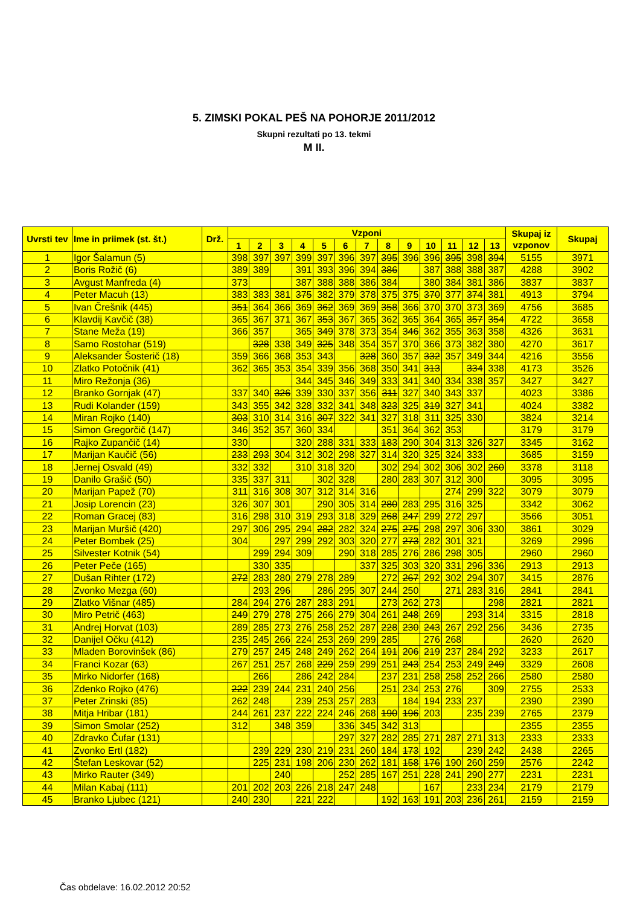5. ZIMSKI POKAL PEŠ NA POHORJE 2011/2012
Skupni rezultati po 13. tekmi
M II.
| Uvrsti tev | Ime in priimek (st. št.) | Drž. | Vzponi | | | | | | | | | | | | | Skupaj iz vzponov | Skupaj |
| --- | --- | --- | --- | --- | --- | --- | --- | --- | --- | --- | --- | --- | --- | --- | --- | --- | --- |
| | | | 1 | 2 | 3 | 4 | 5 | 6 | 7 | 8 | 9 | 10 | 11 | 12 | 13 | | |
| 1 | Igor Šalamun (5) | | 398 | 397 | 397 | 399 | 397 | 396 | 397 | 395 | 396 | 396 | 395 | 398 | 394 | 5155 | 3971 |
| 2 | Boris Rožič (6) | | 389 | 389 | | 391 | 393 | 396 | 394 | 386 | | 387 | 388 | 388 | 387 | 4288 | 3902 |
| 3 | Avgust Manfreda (4) | | 373 | | | 387 | 388 | 388 | 386 | 384 | | 380 | 384 | 381 | 386 | 3837 | 3837 |
| 4 | Peter Macuh (13) | | 383 | 383 | 381 | 375 | 382 | 379 | 378 | 375 | 375 | 370 | 377 | 374 | 381 | 4913 | 3794 |
| 5 | Ivan Črešnik (445) | | 351 | 364 | 366 | 369 | 362 | 369 | 369 | 358 | 366 | 370 | 370 | 373 | 369 | 4756 | 3685 |
| 6 | Klavdij Kavčič (38) | | 365 | 367 | 371 | 367 | 353 | 367 | 365 | 362 | 365 | 364 | 365 | 357 | 354 | 4722 | 3658 |
| 7 | Stane Meža (19) | | 366 | 357 | | 365 | 349 | 378 | 373 | 354 | 346 | 362 | 355 | 363 | 358 | 4326 | 3631 |
| 8 | Samo Rostohar (519) | | | 328 | 338 | 349 | 325 | 348 | 354 | 357 | 370 | 366 | 373 | 382 | 380 | 4270 | 3617 |
| 9 | Aleksander Šosterič (18) | | 359 | 366 | 368 | 353 | 343 | | 328 | 360 | 357 | 332 | 357 | 349 | 344 | 4216 | 3556 |
| 10 | Zlatko Potočnik (41) | | 362 | 365 | 353 | 354 | 339 | 356 | 368 | 350 | 341 | 313 | | 334 | 338 | 4173 | 3526 |
| 11 | Miro Režonja (36) | | | | | 344 | 345 | 346 | 349 | 333 | 341 | 340 | 334 | 338 | 357 | 3427 | 3427 |
| 12 | Branko Gornjak (47) | | 337 | 340 | 326 | 339 | 330 | 337 | 356 | 311 | 327 | 340 | 343 | 337 | | 4023 | 3386 |
| 13 | Rudi Kolander (159) | | 343 | 355 | 342 | 328 | 332 | 341 | 348 | 323 | 325 | 319 | 327 | 341 | | 4024 | 3382 |
| 14 | Miran Rojko (140) | | 303 | 310 | 314 | 316 | 307 | 322 | 341 | 327 | 318 | 311 | 325 | 330 | | 3824 | 3214 |
| 15 | Simon Gregorčič (147) | | 346 | 352 | 357 | 360 | 334 | | | 351 | 364 | 362 | 353 | | | 3179 | 3179 |
| 16 | Rajko Zupančič (14) | | 330 | | | 320 | 288 | 331 | 333 | 183 | 290 | 304 | 313 | 326 | 327 | 3345 | 3162 |
| 17 | Marijan Kaučič (56) | | 233 | 293 | 304 | 312 | 302 | 298 | 327 | 314 | 320 | 325 | 324 | 333 | | 3685 | 3159 |
| 18 | Jernej Osvald (49) | | 332 | 332 | | 310 | 318 | 320 | | 302 | 294 | 302 | 306 | 302 | 260 | 3378 | 3118 |
| 19 | Danilo Grašič (50) | | 335 | 337 | 311 | | 302 | 328 | | 280 | 283 | 307 | 312 | 300 | | 3095 | 3095 |
| 20 | Marijan Papež (70) | | 311 | 316 | 308 | 307 | 312 | 314 | 316 | | | | 274 | 299 | 322 | 3079 | 3079 |
| 21 | Josip Lorencin (23) | | 326 | 307 | 301 | | 290 | 305 | 314 | 280 | 283 | 295 | 316 | 325 | | 3342 | 3062 |
| 22 | Roman Gracej (83) | | 316 | 298 | 310 | 319 | 293 | 318 | 329 | 268 | 247 | 299 | 272 | 297 | | 3566 | 3051 |
| 23 | Marijan Muršič (420) | | 297 | 306 | 295 | 294 | 282 | 282 | 324 | 275 | 275 | 298 | 297 | 306 | 330 | 3861 | 3029 |
| 24 | Peter Bombek (25) | | 304 | | 297 | 299 | 292 | 303 | 320 | 277 | 273 | 282 | 301 | 321 | | 3269 | 2996 |
| 25 | Silvester Kotnik (54) | | | 299 | 294 | 309 | | 290 | 318 | 285 | 276 | 286 | 298 | 305 | | 2960 | 2960 |
| 26 | Peter Peče (165) | | | 330 | 335 | | | | 337 | 325 | 303 | 320 | 331 | 296 | 336 | 2913 | 2913 |
| 27 | Dušan Rihter (172) | | 272 | 283 | 280 | 279 | 278 | 289 | | 272 | 267 | 292 | 302 | 294 | 307 | 3415 | 2876 |
| 28 | Zvonko Mezga (60) | | | 293 | 296 | | 286 | 295 | 307 | 244 | 250 | | 271 | 283 | 316 | 2841 | 2841 |
| 29 | Zlatko Višnar (485) | | 284 | 294 | 276 | 287 | 283 | 291 | | 273 | 262 | 273 | | | 298 | 2821 | 2821 |
| 30 | Miro Petrič (463) | | 249 | 279 | 278 | 275 | 266 | 279 | 304 | 261 | 248 | 269 | | 293 | 314 | 3315 | 2818 |
| 31 | Andrej Horvat (103) | | 289 | 285 | 273 | 276 | 258 | 252 | 287 | 228 | 230 | 243 | 267 | 292 | 256 | 3436 | 2735 |
| 32 | Danijel Očku (412) | | 235 | 245 | 266 | 224 | 253 | 269 | 299 | 285 | | 276 | 268 | | | 2620 | 2620 |
| 33 | Mladen Borovinšek (86) | | 279 | 257 | 245 | 248 | 249 | 262 | 264 | 191 | 206 | 219 | 237 | 284 | 292 | 3233 | 2617 |
| 34 | Franci Kozar (63) | | 267 | 251 | 257 | 268 | 229 | 259 | 299 | 251 | 243 | 254 | 253 | 249 | 249 | 3329 | 2608 |
| 35 | Mirko Nidorfer (168) | | | 266 | | 286 | 242 | 284 | | 237 | 231 | 258 | 258 | 252 | 266 | 2580 | 2580 |
| 36 | Zdenko Rojko (476) | | 222 | 239 | 244 | 231 | 240 | 256 | | 251 | 234 | 253 | 276 | | 309 | 2755 | 2533 |
| 37 | Peter Zrinski (85) | | 262 | 248 | | 239 | 253 | 257 | 283 | | 184 | 194 | 233 | 237 | | 2390 | 2390 |
| 38 | Mitja Hribar (181) | | 244 | 261 | 237 | 222 | 224 | 246 | 268 | 190 | 196 | 203 | | 235 | 239 | 2765 | 2379 |
| 39 | Simon Smolar (252) | | 312 | | 348 | 359 | | 336 | 345 | 342 | 313 | | | | | 2355 | 2355 |
| 40 | Zdravko Čufar (131) | | | | | | | 297 | 327 | 282 | 285 | 271 | 287 | 271 | 313 | 2333 | 2333 |
| 41 | Zvonko Ertl (182) | | | 239 | 229 | 230 | 219 | 231 | 260 | 184 | 173 | 192 | | 239 | 242 | 2438 | 2265 |
| 42 | Štefan Leskovar (52) | | | 225 | 231 | 198 | 206 | 230 | 262 | 181 | 158 | 176 | 190 | 260 | 259 | 2576 | 2242 |
| 43 | Mirko Rauter (349) | | | | 240 | | | 252 | 285 | 167 | 251 | 228 | 241 | 290 | 277 | 2231 | 2231 |
| 44 | Milan Kabaj (111) | | 201 | 202 | 203 | 226 | 218 | 247 | 248 | | | 167 | | 233 | 234 | 2179 | 2179 |
| 45 | Branko Ljubec (121) | | 240 | 230 | | 221 | 222 | | | 192 | 163 | 191 | 203 | 236 | 261 | 2159 | 2159 |
Čas obdelave: 16.02.2012 20:52